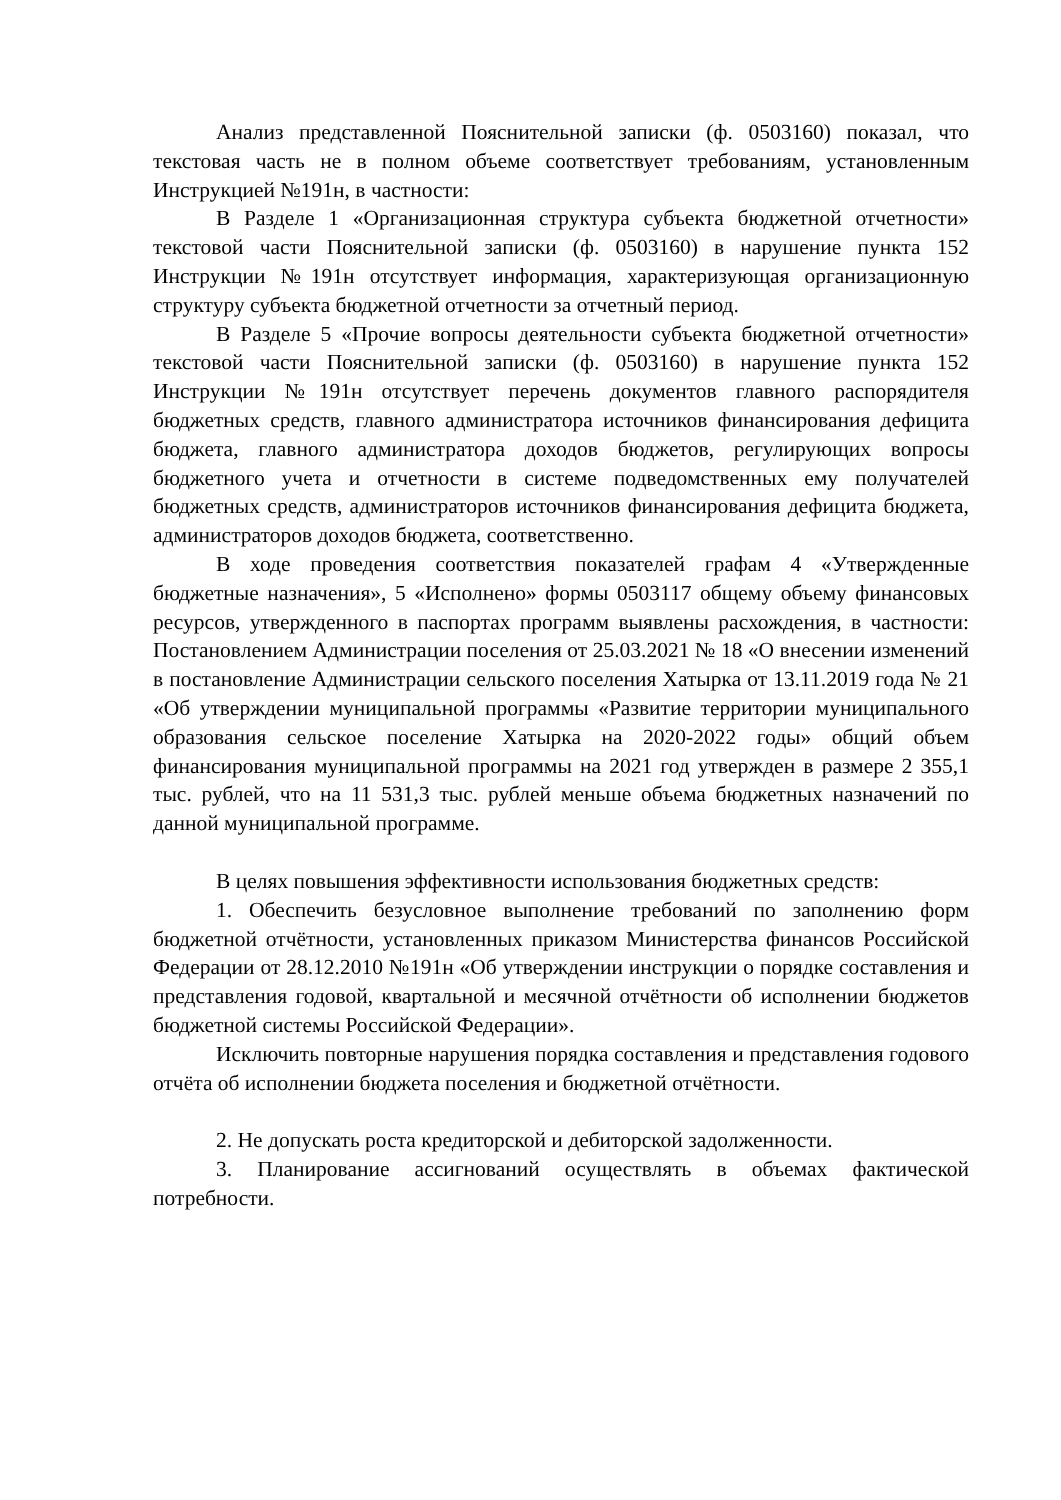Анализ представленной Пояснительной записки (ф. 0503160) показал, что текстовая часть не в полном объеме соответствует требованиям, установленным Инструкцией №191н, в частности:
В Разделе 1 «Организационная структура субъекта бюджетной отчетности» текстовой части Пояснительной записки (ф. 0503160) в нарушение пункта 152 Инструкции №191н отсутствует информация, характеризующая организационную структуру субъекта бюджетной отчетности за отчетный период.
В Разделе 5 «Прочие вопросы деятельности субъекта бюджетной отчетности» текстовой части Пояснительной записки (ф. 0503160) в нарушение пункта 152 Инструкции №191н отсутствует перечень документов главного распорядителя бюджетных средств, главного администратора источников финансирования дефицита бюджета, главного администратора доходов бюджетов, регулирующих вопросы бюджетного учета и отчетности в системе подведомственных ему получателей бюджетных средств, администраторов источников финансирования дефицита бюджета, администраторов доходов бюджета, соответственно.
В ходе проведения соответствия показателей графам 4 «Утвержденные бюджетные назначения», 5 «Исполнено» формы 0503117 общему объему финансовых ресурсов, утвержденного в паспортах программ выявлены расхождения, в частности: Постановлением Администрации поселения от 25.03.2021 № 18 «О внесении изменений в постановление Администрации сельского поселения Хатырка от 13.11.2019 года № 21 «Об утверждении муниципальной программы «Развитие территории муниципального образования сельское поселение Хатырка на 2020-2022 годы» общий объем финансирования муниципальной программы на 2021 год утвержден в размере 2 355,1 тыс. рублей, что на 11 531,3 тыс. рублей меньше объема бюджетных назначений по данной муниципальной программе.
В целях повышения эффективности использования бюджетных средств:
1. Обеспечить безусловное выполнение требований по заполнению форм бюджетной отчётности, установленных приказом Министерства финансов Российской Федерации от 28.12.2010 №191н «Об утверждении инструкции о порядке составления и представления годовой, квартальной и месячной отчётности об исполнении бюджетов бюджетной системы Российской Федерации».
Исключить повторные нарушения порядка составления и представления годового отчёта об исполнении бюджета поселения и бюджетной отчётности.
2. Не допускать роста кредиторской и дебиторской задолженности.
3. Планирование ассигнований осуществлять в объемах фактической потребности.